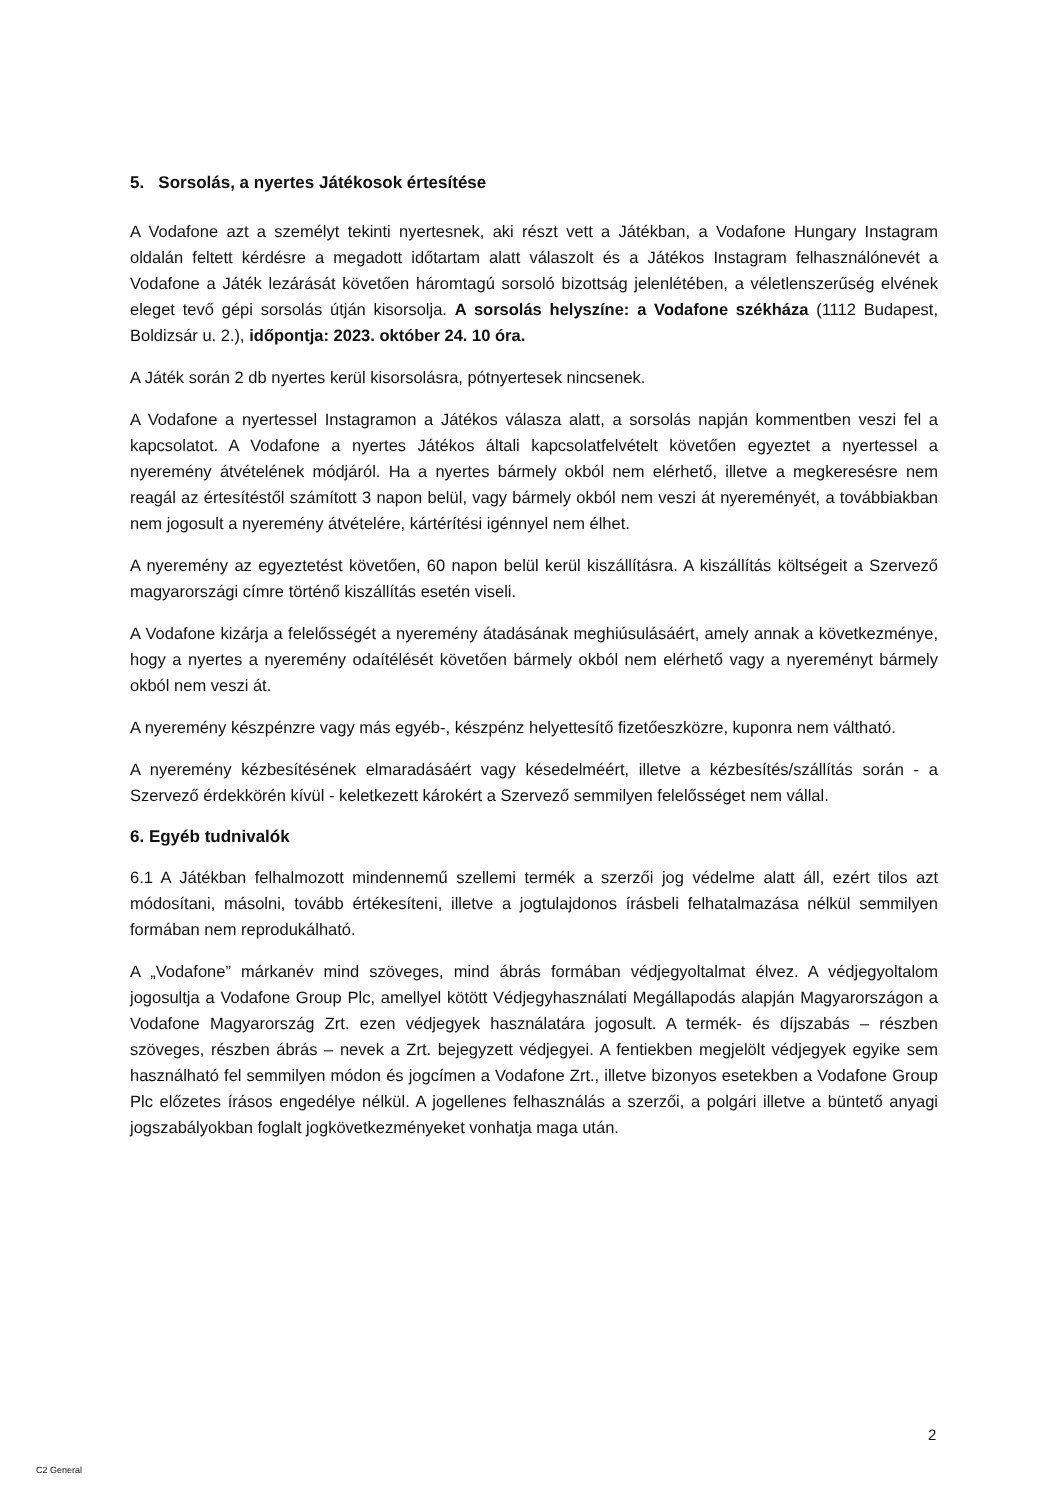5. Sorsolás, a nyertes Játékosok értesítése
A Vodafone azt a személyt tekinti nyertesnek, aki részt vett a Játékban, a Vodafone Hungary Instagram oldalán feltett kérdésre a megadott időtartam alatt válaszolt és a Játékos Instagram felhasználónevét a Vodafone a Játék lezárását követően háromtagú sorsoló bizottság jelenlétében, a véletlenszerűség elvének eleget tevő gépi sorsolás útján kisorsolja. A sorsolás helyszíne: a Vodafone székháza (1112 Budapest, Boldizsár u. 2.), időpontja: 2023. október 24. 10 óra.
A Játék során 2 db nyertes kerül kisorsolásra, pótnyertesek nincsenek.
A Vodafone a nyertessel Instagramon a Játékos válasza alatt, a sorsolás napján kommentben veszi fel a kapcsolatot. A Vodafone a nyertes Játékos általi kapcsolatfelvételt követően egyeztet a nyertessel a nyeremény átvételének módjáról. Ha a nyertes bármely okból nem elérhető, illetve a megkeresésre nem reagál az értesítéstől számított 3 napon belül, vagy bármely okból nem veszi át nyereményét, a továbbiakban nem jogosult a nyeremény átvételére, kártérítési igénnyel nem élhet.
A nyeremény az egyeztetést követően, 60 napon belül kerül kiszállításra. A kiszállítás költségeit a Szervező magyarországi címre történő kiszállítás esetén viseli.
A Vodafone kizárja a felelősségét a nyeremény átadásának meghiúsulásáért, amely annak a következménye, hogy a nyertes a nyeremény odaítélését követően bármely okból nem elérhető vagy a nyereményt bármely okból nem veszi át.
A nyeremény készpénzre vagy más egyéb-, készpénz helyettesítő fizetőeszközre, kuponra nem váltható.
A nyeremény kézbesítésének elmaradásáért vagy késedelméért, illetve a kézbesítés/szállítás során - a Szervező érdekkörén kívül - keletkezett károkért a Szervező semmilyen felelősséget nem vállal.
6. Egyéb tudnivalók
6.1 A Játékban felhalmozott mindennemű szellemi termék a szerzői jog védelme alatt áll, ezért tilos azt módosítani, másolni, tovább értékesíteni, illetve a jogtulajdonos írásbeli felhatalmazása nélkül semmilyen formában nem reprodukálható.
A „Vodafone” márkanév mind szöveges, mind ábrás formában védjegyoltalmat élvez. A védjegyoltalom jogosultja a Vodafone Group Plc, amellyel kötött Védjegyhasználati Megállapodás alapján Magyarországon a Vodafone Magyarország Zrt. ezen védjegyek használatára jogosult. A termék- és díjszabás – részben szöveges, részben ábrás – nevek a Zrt. bejegyzett védjegyei. A fentiekben megjelölt védjegyek egyike sem használható fel semmilyen módon és jogcímen a Vodafone Zrt., illetve bizonyos esetekben a Vodafone Group Plc előzetes írásos engedélye nélkül. A jogellenes felhasználás a szerzői, a polgári illetve a büntető anyagi jogszabályokban foglalt jogkövetkezményeket vonhatja maga után.
2
C2 General